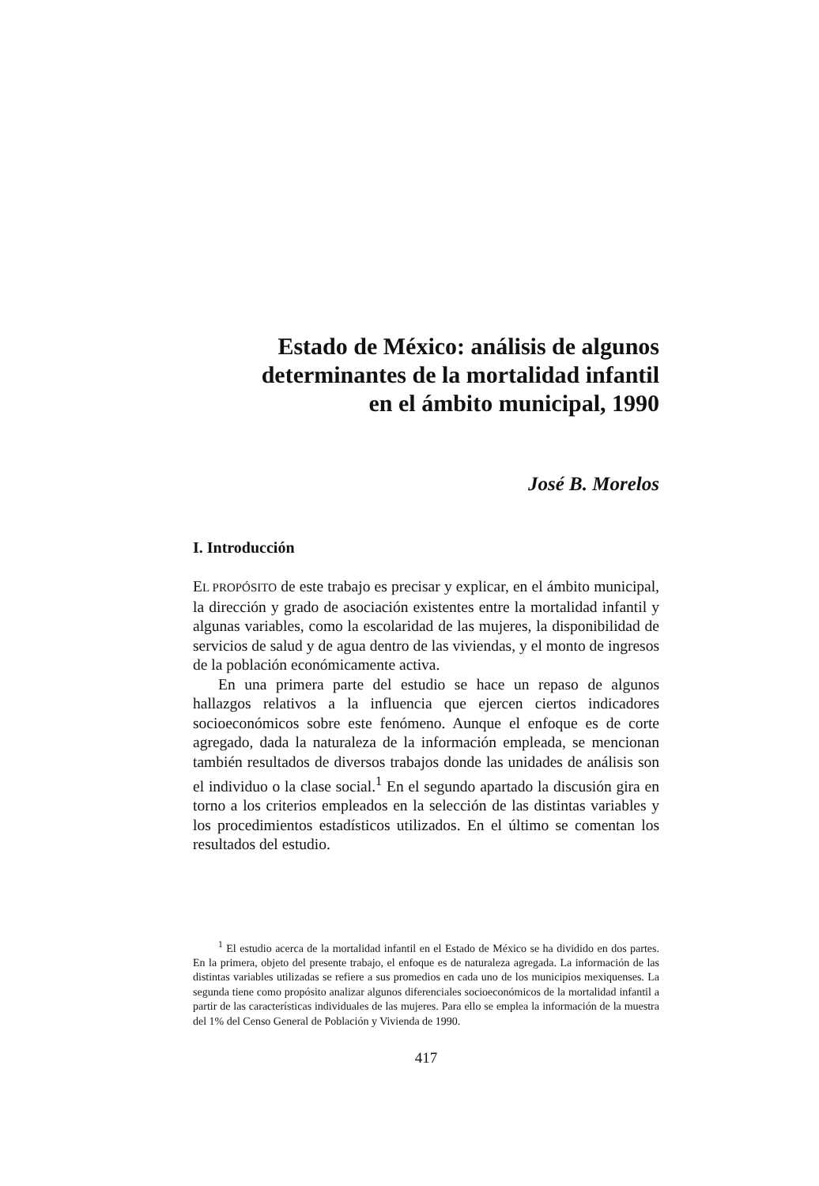Estado de México: análisis de algunos
determinantes de la mortalidad infantil
en el ámbito municipal, 1990
José B. Morelos
I. Introducción
EL PROPÓSITO de este trabajo es precisar y explicar, en el ámbito municipal, la dirección y grado de asociación existentes entre la mortalidad infantil y algunas variables, como la escolaridad de las mujeres, la disponibilidad de servicios de salud y de agua dentro de las viviendas, y el monto de ingresos de la población económicamente activa.
En una primera parte del estudio se hace un repaso de algunos hallazgos relativos a la influencia que ejercen ciertos indicadores socioeconómicos sobre este fenómeno. Aunque el enfoque es de corte agregado, dada la naturaleza de la información empleada, se mencionan también resultados de diversos trabajos donde las unidades de análisis son el individuo o la clase social.<sup>1</sup> En el segundo apartado la discusión gira en torno a los criterios empleados en la selección de las distintas variables y los procedimientos estadísticos utilizados. En el último se comentan los resultados del estudio.
<sup>1</sup> El estudio acerca de la mortalidad infantil en el Estado de México se ha dividido en dos partes. En la primera, objeto del presente trabajo, el enfoque es de naturaleza agregada. La información de las distintas variables utilizadas se refiere a sus promedios en cada uno de los municipios mexiquenses. La segunda tiene como propósito analizar algunos diferenciales socioeconómicos de la mortalidad infantil a partir de las características individuales de las mujeres. Para ello se emplea la información de la muestra del 1% del Censo General de Población y Vivienda de 1990.
417